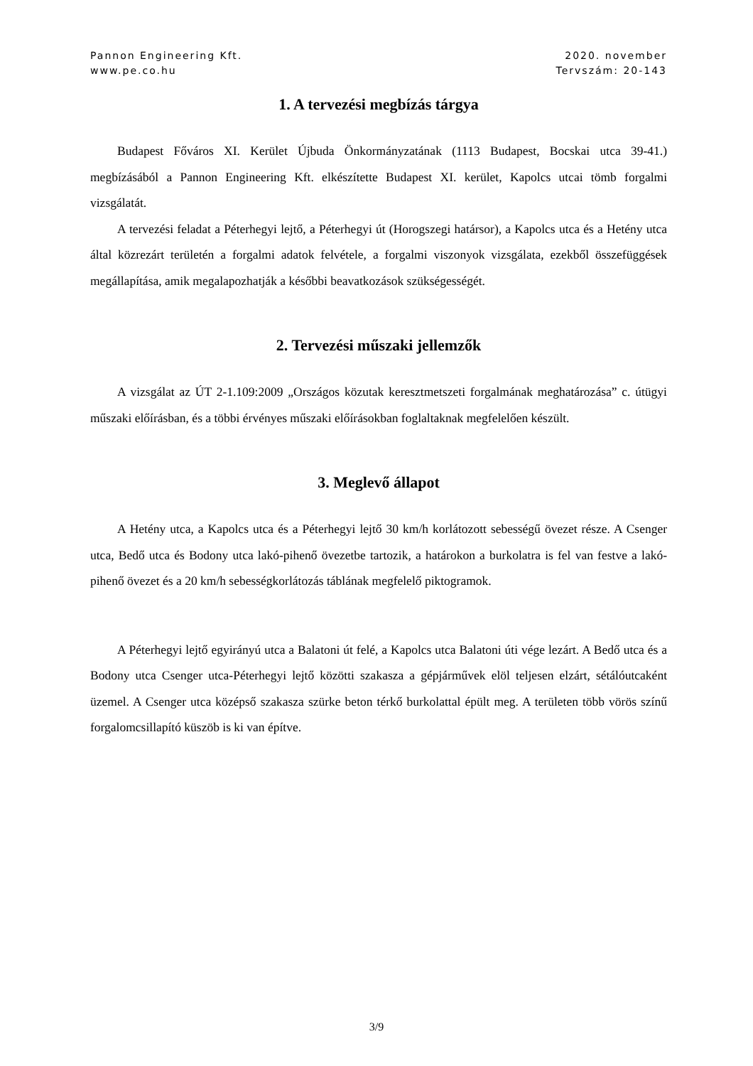Pannon Engineering Kft.
www.pe.co.hu
2020. november
Tervszám: 20-143
1. A tervezési megbízás tárgya
Budapest Főváros XI. Kerület Újbuda Önkormányzatának (1113 Budapest, Bocskai utca 39-41.) megbízásából a Pannon Engineering Kft. elkészítette Budapest XI. kerület, Kapolcs utcai tömb forgalmi vizsgálatát.
A tervezési feladat a Péterhegyi lejtő, a Péterhegyi út (Horogszegi határsor), a Kapolcs utca és a Hetény utca által közrezárt területén a forgalmi adatok felvétele, a forgalmi viszonyok vizsgálata, ezekből összefüggések megállapítása, amik megalapozhatják a későbbi beavatkozások szükségességét.
2. Tervezési műszaki jellemzők
A vizsgálat az ÚT 2-1.109:2009 „Országos közutak keresztmetszeti forgalmának meghatározása” c. útügyi műszaki előírásban, és a többi érvényes műszaki előírásokban foglaltaknak megfelelően készült.
3. Meglevő állapot
A Hetény utca, a Kapolcs utca és a Péterhegyi lejtő 30 km/h korlátozott sebességű övezet része. A Csenger utca, Bedő utca és Bodony utca lakó-pihenő övezetbe tartozik, a határokon a burkolatra is fel van festve a lakó-pihenő övezet és a 20 km/h sebességkorlátozás táblának megfelelő piktogramok.
A Péterhegyi lejtő egyirányú utca a Balatoni út felé, a Kapolcs utca Balatoni úti vége lezárt. A Bedő utca és a Bodony utca Csenger utca-Péterhegyi lejtő közötti szakasza a gépjárművek elöl teljesen elzárt, sétálóutcaként üzemel. A Csenger utca középső szakasza szürke beton térkő burkolattal épült meg. A területen több vörös színű forgalomcsillapító küszöb is ki van építve.
3/9